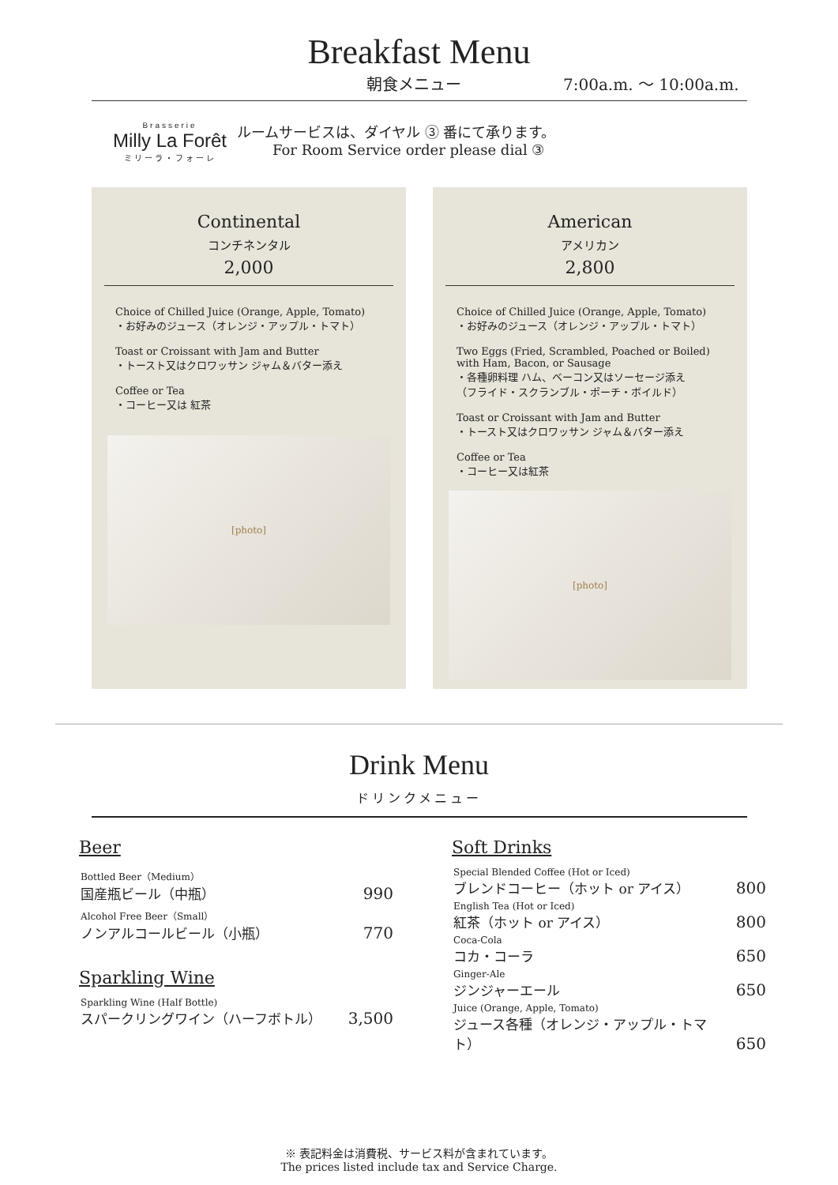Breakfast Menu
朝食メニュー 7:00a.m. 〜 10:00a.m.
Brasserie
Milly La Forêt
ミリーラ・フォーレ
ルームサービスは、ダイヤル ③ 番にて承ります。
For Room Service order please dial ③
Continental
コンチネンタル
2,000
Choice of Chilled Juice (Orange, Apple, Tomato)
・お好みのジュース（オレンジ・アップル・トマト）
Toast or Croissant with Jam and Butter
・トースト又はクロワッサン ジャム＆バター添え
Coffee or Tea
・コーヒー又は 紅茶
[photo]
American
アメリカン
2,800
Choice of Chilled Juice (Orange, Apple, Tomato)
・お好みのジュース（オレンジ・アップル・トマト）
Two Eggs (Fried, Scrambled, Poached or Boiled)
with Ham, Bacon, or Sausage
・各種卵料理 ハム、ベーコン又はソーセージ添え
（フライド・スクランブル・ポーチ・ボイルド）
Toast or Croissant with Jam and Butter
・トースト又はクロワッサン ジャム＆バター添え
Coffee or Tea
・コーヒー又は紅茶
[photo]
Drink Menu
ドリンクメニュー
Beer
| Bottled Beer（Medium） 国産瓶ビール（中瓶） | 990 |
| Alcohol Free Beer（Small） ノンアルコールビール（小瓶） | 770 |
Sparkling Wine
| Sparkling Wine (Half Bottle) スパークリングワイン（ハーフボトル） | 3,500 |
Soft Drinks
| Special Blended Coffee (Hot or Iced) ブレンドコーヒー（ホット or アイス） | 800 |
| English Tea (Hot or Iced) 紅茶（ホット or アイス） | 800 |
| Coca-Cola コカ・コーラ | 650 |
| Ginger-Ale ジンジャーエール | 650 |
| Juice (Orange, Apple, Tomato) ジュース各種（オレンジ・アップル・トマト） | 650 |
※ 表記料金は消費税、サービス料が含まれています。
The prices listed include tax and Service Charge.